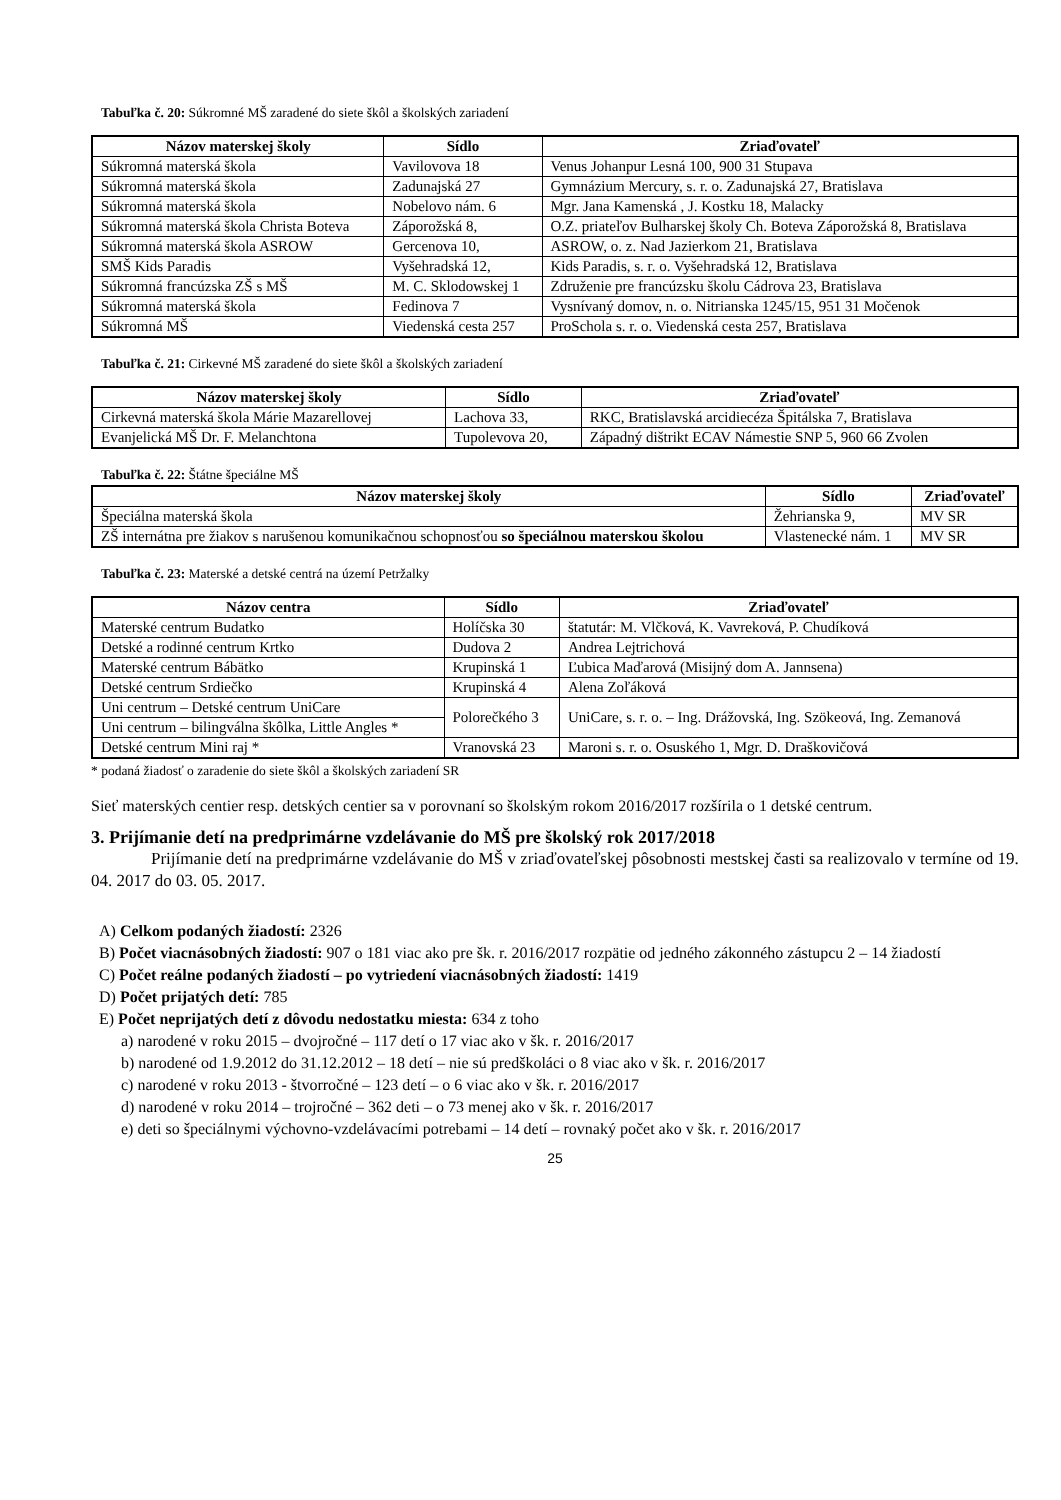Tabuľka č. 20: Súkromné MŠ zaradené do siete škôl a školských zariadení
| Názov materskej školy | Sídlo | Zriaďovateľ |
| --- | --- | --- |
| Súkromná materská škola | Vavilovova 18 | Venus Johanpur Lesná 100, 900 31 Stupava |
| Súkromná materská škola | Zadunajská 27 | Gymnázium Mercury, s. r. o. Zadunajská 27, Bratislava |
| Súkromná materská škola | Nobelovo nám. 6 | Mgr. Jana Kamenská , J. Kostku 18, Malacky |
| Súkromná materská škola Christa Boteva | Záporožská 8, | O.Z. priateľov Bulharskej školy Ch. Boteva Záporožská 8, Bratislava |
| Súkromná materská škola ASROW | Gercenova 10, | ASROW, o. z. Nad Jazierkom 21, Bratislava |
| SMŠ Kids Paradis | Vyšehradská 12, | Kids Paradis, s. r. o. Vyšehradská 12, Bratislava |
| Súkromná francúzska ZŠ s MŠ | M. C. Sklodowskej 1 | Združenie pre francúzsku školu Cádrova 23, Bratislava |
| Súkromná materská škola | Fedinova 7 | Vysnívaný domov, n. o. Nitrianska 1245/15, 951 31 Močenok |
| Súkromná MŠ | Viedenská cesta 257 | ProSchola s. r. o. Viedenská cesta 257, Bratislava |
Tabuľka č. 21: Cirkevné MŠ zaradené do siete škôl a školských zariadení
| Názov materskej školy | Sídlo | Zriaďovateľ |
| --- | --- | --- |
| Cirkevná materská škola Márie Mazarellovej | Lachova 33, | RKC, Bratislavská arcidiecéza Špitálska 7, Bratislava |
| Evanjelická MŠ Dr. F. Melanchtona | Tupolevova 20, | Západný dištrikt ECAV Námestie SNP 5, 960 66 Zvolen |
Tabuľka č. 22: Štátne špeciálne MŠ
| Názov materskej školy | Sídlo | Zriaďovateľ |
| --- | --- | --- |
| Špeciálna materská škola | Žehrianska 9, | MV SR |
| ZŠ internátna pre žiakov s narušenou komunikačnou schopnosťou so špeciálnou materskou školou | Vlastenecké nám. 1 | MV SR |
Tabuľka č. 23: Materské a detské centrá na území Petržalky
| Názov centra | Sídlo | Zriaďovateľ |
| --- | --- | --- |
| Materské centrum Budatko | Holíčska 30 | štatutár: M. Vlčková, K. Vavreková, P. Chudíková |
| Detské a rodinné centrum Krtko | Dudova 2 | Andrea Lejtrichová |
| Materské centrum Bábätko | Krupinská 1 | Ľubica Maďarová (Misijný dom A. Jannsena) |
| Detské centrum Srdiečko | Krupinská 4 | Alena Zoľáková |
| Uni centrum – Detské centrum UniCare | Polorečkého 3 | UniCare, s. r. o. – Ing. Drážovská, Ing. Szökeová, Ing. Zemanová |
| Uni centrum – bilingválna škôlka, Little Angles * | | |
| Detské centrum Mini raj * | Vranovská 23 | Maroni s. r. o. Osuského 1, Mgr. D. Draškovičová |
* podaná žiadosť o zaradenie do siete škôl a školských zariadení SR
Sieť materských centier resp. detských centier sa v porovnaní so školským rokom 2016/2017 rozšírila o 1 detské centrum.
3. Prijímanie detí na predprimárne vzdelávanie do MŠ pre školský rok 2017/2018
Prijímanie detí na predprimárne vzdelávanie do MŠ v zriaďovateľskej pôsobnosti mestskej časti sa realizovalo v termíne od 19. 04. 2017 do 03. 05. 2017.
A) Celkom podaných žiadostí: 2326
B) Počet viacnásobných žiadostí: 907 o 181 viac ako pre šk. r. 2016/2017 rozpätie od jedného zákonného zástupcu 2 – 14 žiadostí
C) Počet reálne podaných žiadostí – po vytriedení viacnásobných žiadostí: 1419
D) Počet prijatých detí: 785
E) Počet neprijatých detí z dôvodu nedostatku miesta: 634 z toho
a) narodené v roku 2015 – dvojročné – 117 detí o 17 viac ako v šk. r. 2016/2017
b) narodené od 1.9.2012 do 31.12.2012 – 18 detí – nie sú predškoláci o 8 viac ako v šk. r. 2016/2017
c) narodené v roku 2013 - štvorročné – 123 detí – o 6 viac ako v šk. r. 2016/2017
d) narodené v roku 2014 – trojročné – 362 deti – o 73 menej ako v šk. r. 2016/2017
e) deti so špeciálnymi výchovno-vzdelávacími potrebami – 14 detí – rovnaký počet ako v šk. r. 2016/2017
25